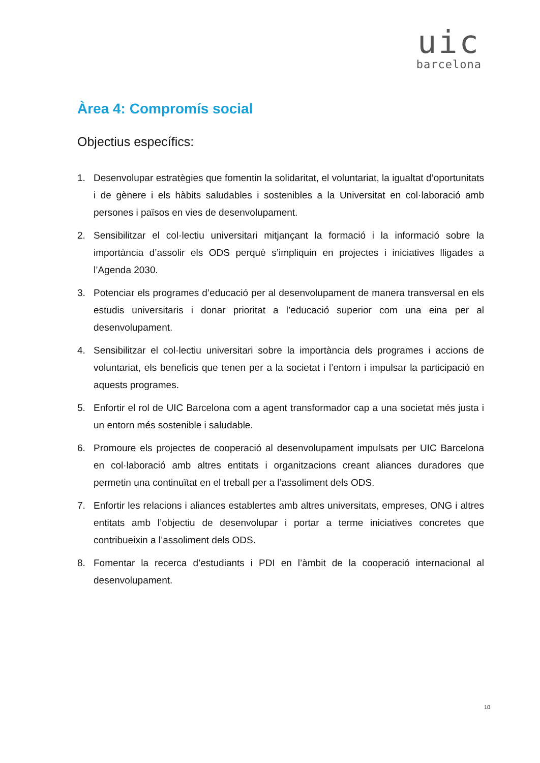uic
barcelona
Àrea 4: Compromís social
Objectius específics:
1. Desenvolupar estratègies que fomentin la solidaritat, el voluntariat, la igualtat d’oportunitats i de gènere i els hàbits saludables i sostenibles a la Universitat en col·laboració amb persones i països en vies de desenvolupament.
2. Sensibilitzar el col·lectiu universitari mitjançant la formació i la informació sobre la importància d’assolir els ODS perquè s’impliquin en projectes i iniciatives lligades a l’Agenda 2030.
3. Potenciar els programes d’educació per al desenvolupament de manera transversal en els estudis universitaris i donar prioritat a l’educació superior com una eina per al desenvolupament.
4. Sensibilitzar el col·lectiu universitari sobre la importància dels programes i accions de voluntariat, els beneficis que tenen per a la societat i l’entorn i impulsar la participació en aquests programes.
5. Enfortir el rol de UIC Barcelona com a agent transformador cap a una societat més justa i un entorn més sostenible i saludable.
6. Promoure els projectes de cooperació al desenvolupament impulsats per UIC Barcelona en col·laboració amb altres entitats i organitzacions creant aliances duradores que permetin una continuïtat en el treball per a l’assoliment dels ODS.
7. Enfortir les relacions i aliances establertes amb altres universitats, empreses, ONG i altres entitats amb l’objectiu de desenvolupar i portar a terme iniciatives concretes que contribueixin a l’assoliment dels ODS.
8. Fomentar la recerca d’estudiants i PDI en l’àmbit de la cooperació internacional al desenvolupament.
10